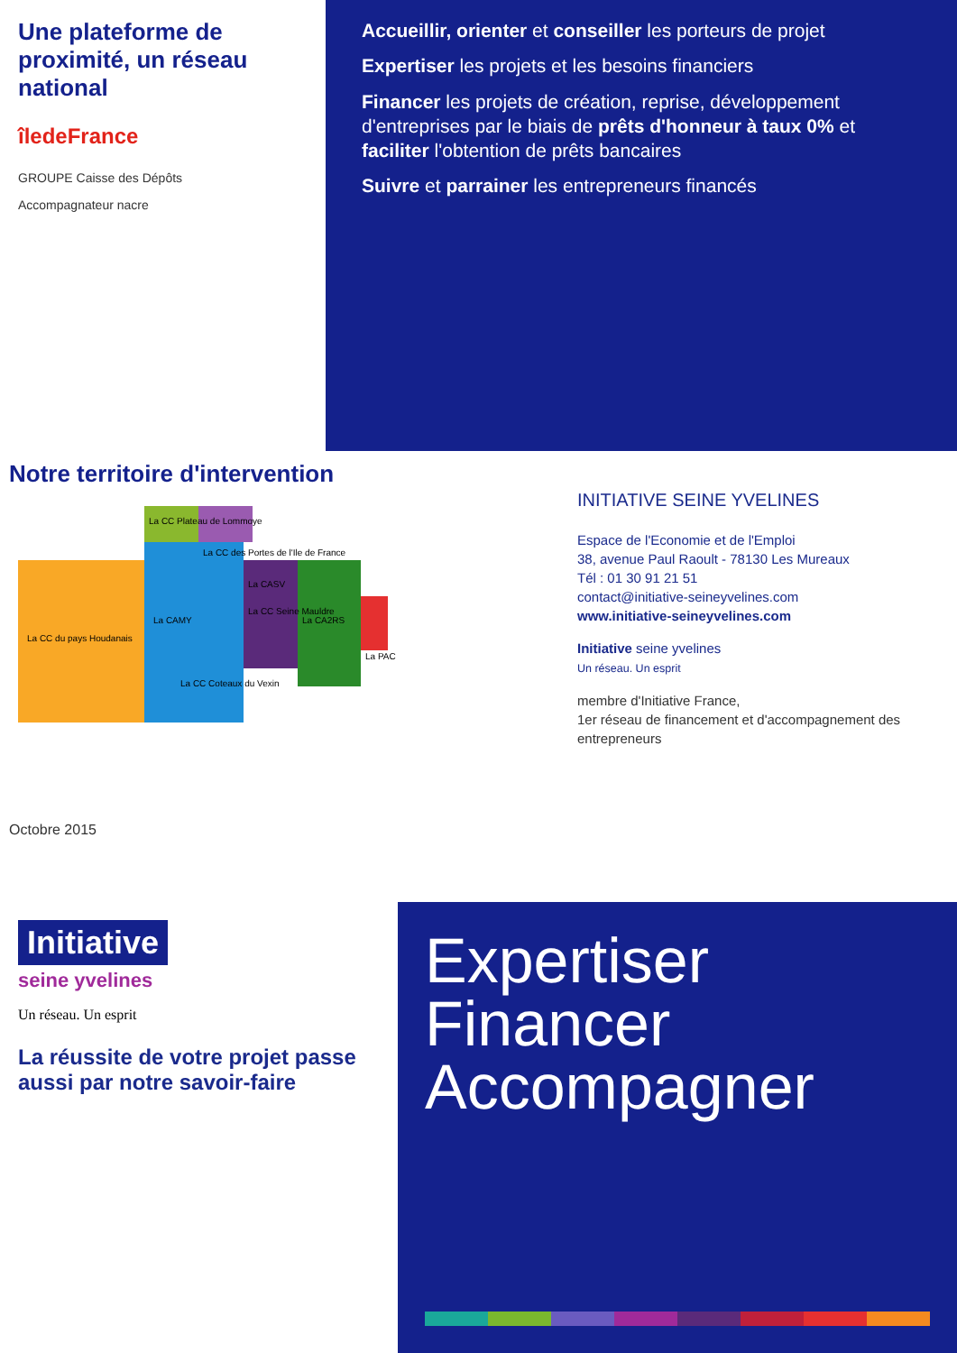Une plateforme de proximité, un réseau national
îledeFrance
GROUPE Caisse des Dépôts
Accompagnateur nacre
Accueillir, orienter et conseiller les porteurs de projet
Expertiser les projets et les besoins financiers
Financer les projets de création, reprise, développement d'entreprises par le biais de prêts d'honneur à taux 0% et faciliter l'obtention de prêts bancaires
Suivre et parrainer les entrepreneurs financés
Notre territoire d'intervention
La CC du pays Houdanais
La CC Plateau de Lommoye
La CC des Portes de l'Ile de France
La CAMY
La CC Coteaux du Vexin
La CC Seine Mauldre
La CASV
La CA2RS
La PAC
Octobre 2015
INITIATIVE SEINE YVELINES
Espace de l'Economie et de l'Emploi
38, avenue Paul Raoult - 78130 Les Mureaux
Tél : 01 30 91 21 51
contact@initiative-seineyvelines.com
www.initiative-seineyvelines.com
Initiative seine yvelines
Un réseau. Un esprit
membre d'Initiative France,
1er réseau de financement et d'accompagnement des entrepreneurs
Initiative
seine yvelines
Un réseau. Un esprit
La réussite de votre projet passe aussi par notre savoir-faire
Expertiser
Financer
Accompagner